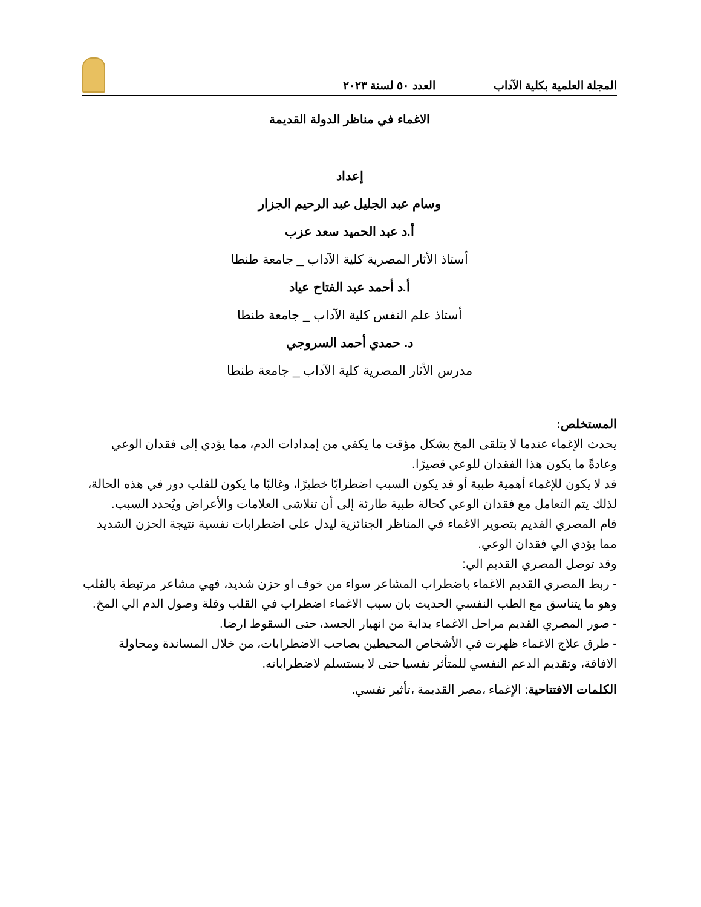المجلة العلمية بكلية الآداب العدد ٥٠ لسنة ٢٠٢٣
الاغماء في مناظر الدولة القديمة
إعداد
وسام عبد الجليل عبد الرحيم الجزار
أ.د عبد الحميد سعد عزب
أستاذ الأثار المصرية كلية الآداب _ جامعة طنطا
أ.د أحمد عبد الفتاح عياد
أستاذ علم النفس كلية الآداب _ جامعة طنطا
د. حمدي أحمد السروجي
مدرس الأثار المصرية كلية الآداب _ جامعة طنطا
المستخلص:
يحدث الإغماء عندما لا يتلقى المخ بشكل مؤقت ما يكفي من إمدادات الدم، مما يؤدي إلى فقدان الوعي وعادةً ما يكون هذا الفقدان للوعي قصيرًا.
قد لا يكون للإغماء أهمية طبية أو قد يكون السبب اضطرابًا خطيرًا، وغالبًا ما يكون للقلب دور في هذه الحالة، لذلك يتم التعامل مع فقدان الوعي كحالة طبية طارئة إلى أن تتلاشى العلامات والأعراض ويُحدد السبب.
قام المصري القديم بتصوير الاغماء في المناظر الجنائزية ليدل على اضطرابات نفسية نتيجة الحزن الشديد مما يؤدي الي فقدان الوعي.
وقد توصل المصري القديم الي:
- ربط المصري القديم الاغماء باضطراب المشاعر سواء من خوف او حزن شديد، فهي مشاعر مرتبطة بالقلب وهو ما يتناسق مع الطب النفسي الحديث بان سبب الاغماء اضطراب في القلب وقلة وصول الدم الي المخ.
- صور المصري القديم مراحل الاغماء بداية من انهيار الجسد، حتى السقوط ارضا.
- طرق علاج الاغماء ظهرت في الأشخاص المحيطين بصاحب الاضطرابات، من خلال المساندة ومحاولة الافاقة، وتقديم الدعم النفسي للمتأثر نفسيا حتى لا يستسلم لاضطراباته.
الكلمات الافتتاحية: الإغماء ،مصر القديمة ،تأثير نفسي.